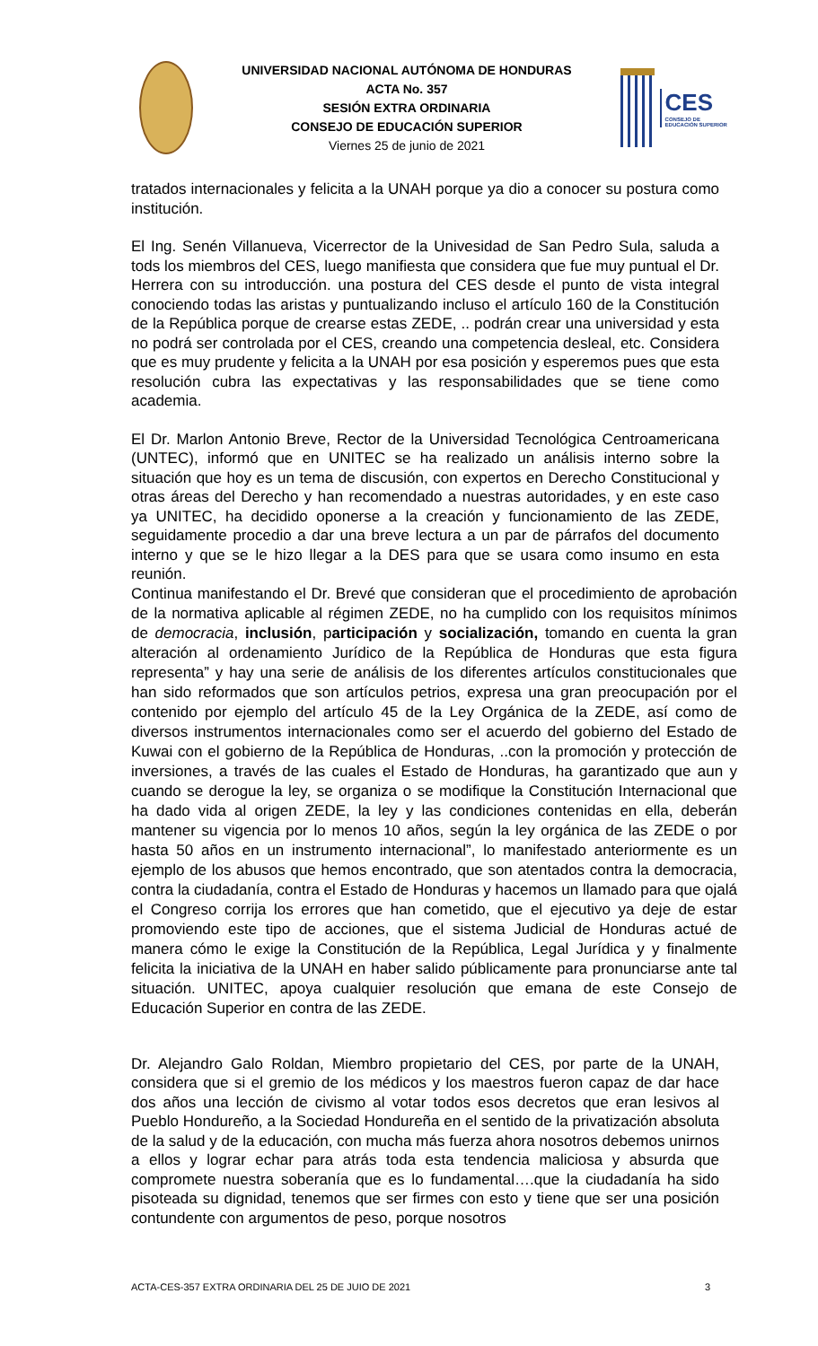UNIVERSIDAD NACIONAL AUTÓNOMA DE HONDURAS
ACTA No. 357
SESIÓN EXTRA ORDINARIA
CONSEJO DE EDUCACIÓN SUPERIOR
Viernes 25 de junio de 2021
CES
CONSEJO DE EDUCACIÓN SUPERIOR
tratados internacionales y felicita a la UNAH porque ya dio a conocer su postura como institución.
El Ing. Senén Villanueva, Vicerrector de la Univesidad de San Pedro Sula, saluda a tods los miembros del CES, luego manifiesta que considera que fue muy puntual el Dr. Herrera con su introducción. una postura del CES desde el punto de vista integral conociendo todas las aristas y puntualizando incluso el artículo 160 de la Constitución de la República porque de crearse estas ZEDE, .. podrán crear una universidad y esta no podrá ser controlada por el CES, creando una competencia desleal, etc. Considera que es muy prudente y felicita a la UNAH por esa posición y esperemos pues que esta resolución cubra las expectativas y las responsabilidades que se tiene como academia.
El Dr. Marlon Antonio Breve, Rector de la Universidad Tecnológica Centroamericana (UNTEC), informó que en UNITEC se ha realizado un análisis interno sobre la situación que hoy es un tema de discusión, con expertos en Derecho Constitucional y otras áreas del Derecho y han recomendado a nuestras autoridades, y en este caso ya UNITEC, ha decidido oponerse a la creación y funcionamiento de las ZEDE, seguidamente procedio a dar una breve lectura a un par de párrafos del documento interno y que se le hizo llegar a la DES para que se usara como insumo en esta reunión.
Continua manifestando el Dr. Brevé que consideran que el procedimiento de aprobación de la normativa aplicable al régimen ZEDE, no ha cumplido con los requisitos mínimos de democracia, inclusión, participación y socialización, tomando en cuenta la gran alteración al ordenamiento Jurídico de la República de Honduras que esta figura representa” y hay una serie de análisis de los diferentes artículos constitucionales que han sido reformados que son artículos petrios, expresa una gran preocupación por el contenido por ejemplo del artículo 45 de la Ley Orgánica de la ZEDE, así como de diversos instrumentos internacionales como ser el acuerdo del gobierno del Estado de Kuwai con el gobierno de la República de Honduras, ..con la promoción y protección de inversiones, a través de las cuales el Estado de Honduras, ha garantizado que aun y cuando se derogue la ley, se organiza o se modifique la Constitución Internacional que ha dado vida al origen ZEDE, la ley y las condiciones contenidas en ella, deberán mantener su vigencia por lo menos 10 años, según la ley orgánica de las ZEDE o por hasta 50 años en un instrumento internacional”, lo manifestado anteriormente es un ejemplo de los abusos que hemos encontrado, que son atentados contra la democracia, contra la ciudadanía, contra el Estado de Honduras y hacemos un llamado para que ojalá el Congreso corrija los errores que han cometido, que el ejecutivo ya deje de estar promoviendo este tipo de acciones, que el sistema Judicial de Honduras actué de manera cómo le exige la Constitución de la República, Legal Jurídica y y finalmente felicita la iniciativa de la UNAH en haber salido públicamente para pronunciarse ante tal situación. UNITEC, apoya cualquier resolución que emana de este Consejo de Educación Superior en contra de las ZEDE.
Dr. Alejandro Galo Roldan, Miembro propietario del CES, por parte de la UNAH, considera que si el gremio de los médicos y los maestros fueron capaz de dar hace dos años una lección de civismo al votar todos esos decretos que eran lesivos al Pueblo Hondureño, a la Sociedad Hondureña en el sentido de la privatización absoluta de la salud y de la educación, con mucha más fuerza ahora nosotros debemos unirnos a ellos y lograr echar para atrás toda esta tendencia maliciosa y absurda que compromete nuestra soberanía que es lo fundamental….que la ciudadanía ha sido pisoteada su dignidad, tenemos que ser firmes con esto y tiene que ser una posición contundente con argumentos de peso, porque nosotros
ACTA-CES-357 EXTRA ORDINARIA DEL 25 DE JUIO DE 2021 3